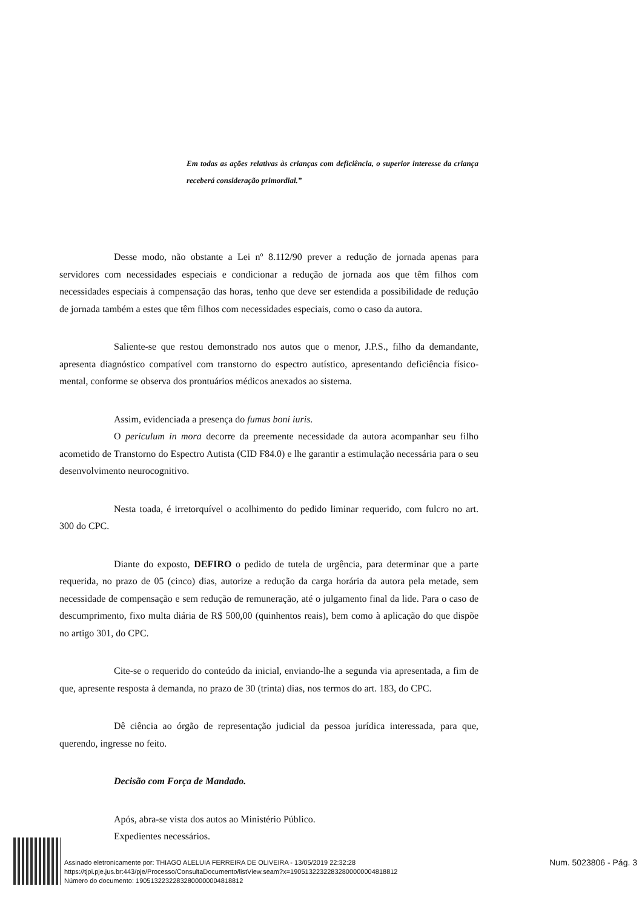Em todas as ações relativas às crianças com deficiência, o superior interesse da criança receberá consideração primordial.”
Desse modo, não obstante a Lei nº 8.112/90 prever a redução de jornada apenas para servidores com necessidades especiais e condicionar a redução de jornada aos que têm filhos com necessidades especiais à compensação das horas, tenho que deve ser estendida a possibilidade de redução de jornada também a estes que têm filhos com necessidades especiais, como o caso da autora.
Saliente-se que restou demonstrado nos autos que o menor, J.P.S., filho da demandante, apresenta diagnóstico compatível com transtorno do espectro autístico, apresentando deficiência físico-mental, conforme se observa dos prontuários médicos anexados ao sistema.
Assim, evidenciada a presença do fumus boni iuris.
O periculum in mora decorre da preemente necessidade da autora acompanhar seu filho acometido de Transtorno do Espectro Autista (CID F84.0) e lhe garantir a estimulação necessária para o seu desenvolvimento neurocognitivo.
Nesta toada, é irretorquível o acolhimento do pedido liminar requerido, com fulcro no art. 300 do CPC.
Diante do exposto, DEFIRO o pedido de tutela de urgência, para determinar que a parte requerida, no prazo de 05 (cinco) dias, autorize a redução da carga horária da autora pela metade, sem necessidade de compensação e sem redução de remuneração, até o julgamento final da lide. Para o caso de descumprimento, fixo multa diária de R$ 500,00 (quinhentos reais), bem como à aplicação do que dispõe no artigo 301, do CPC.
Cite-se o requerido do conteúdo da inicial, enviando-lhe a segunda via apresentada, a fim de que, apresente resposta à demanda, no prazo de 30 (trinta) dias, nos termos do art. 183, do CPC.
Dê ciência ao órgão de representação judicial da pessoa jurídica interessada, para que, querendo, ingresse no feito.
Decisão com Força de Mandado.
Após, abra-se vista dos autos ao Ministério Público.
Expedientes necessários.
Assinado eletronicamente por: THIAGO ALELUIA FERREIRA DE OLIVEIRA - 13/05/2019 22:32:28
https://tjpi.pje.jus.br:443/pje/Processo/ConsultaDocumento/listView.seam?x=19051322322832800000004818812
Número do documento: 19051322322832800000004818812
Num. 5023806 - Pág. 3